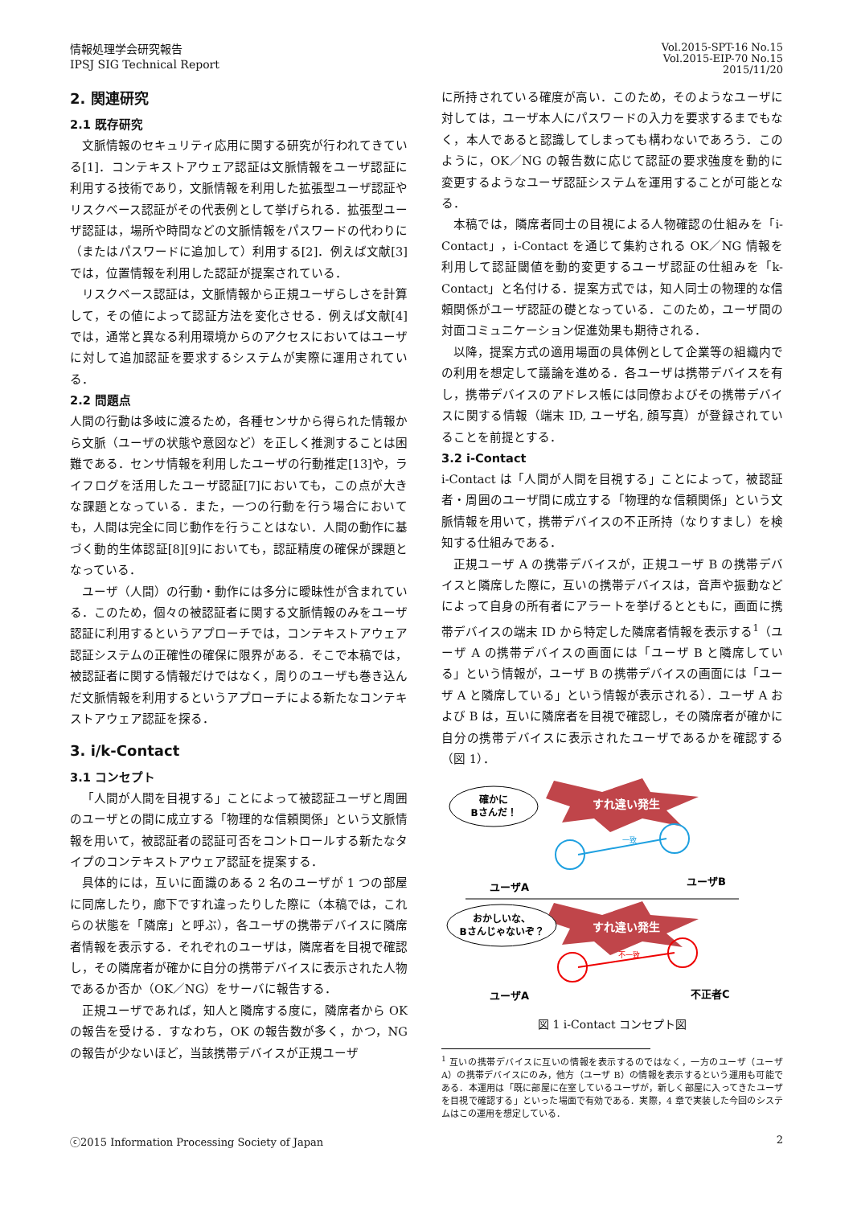情報処理学会研究報告
IPSJ SIG Technical Report
Vol.2015-SPT-16 No.15
Vol.2015-EIP-70 No.15
2015/11/20
2. 関連研究
2.1 既存研究
文脈情報のセキュリティ応用に関する研究が行われてきている[1]．コンテキストアウェア認証は文脈情報をユーザ認証に利用する技術であり，文脈情報を利用した拡張型ユーザ認証やリスクベース認証がその代表例として挙げられる．拡張型ユーザ認証は，場所や時間などの文脈情報をパスワードの代わりに（またはパスワードに追加して）利用する[2]．例えば文献[3]では，位置情報を利用した認証が提案されている．
リスクベース認証は，文脈情報から正規ユーザらしさを計算して，その値によって認証方法を変化させる．例えば文献[4]では，通常と異なる利用環境からのアクセスにおいてはユーザに対して追加認証を要求するシステムが実際に運用されている．
2.2 問題点
人間の行動は多岐に渡るため，各種センサから得られた情報から文脈（ユーザの状態や意図など）を正しく推測することは困難である．センサ情報を利用したユーザの行動推定[13]や，ライフログを活用したユーザ認証[7]においても，この点が大きな課題となっている．また，一つの行動を行う場合においても，人間は完全に同じ動作を行うことはない．人間の動作に基づく動的生体認証[8][9]においても，認証精度の確保が課題となっている．
ユーザ（人間）の行動・動作には多分に曖昧性が含まれている．このため，個々の被認証者に関する文脈情報のみをユーザ認証に利用するというアプローチでは，コンテキストアウェア認証システムの正確性の確保に限界がある．そこで本稿では，被認証者に関する情報だけではなく，周りのユーザも巻き込んだ文脈情報を利用するというアプローチによる新たなコンテキストアウェア認証を探る．
3. i/k-Contact
3.1 コンセプト
「人間が人間を目視する」ことによって被認証ユーザと周囲のユーザとの間に成立する「物理的な信頼関係」という文脈情報を用いて，被認証者の認証可否をコントロールする新たなタイプのコンテキストアウェア認証を提案する．
具体的には，互いに面識のある 2 名のユーザが 1 つの部屋に同席したり，廊下ですれ違ったりした際に（本稿では，これらの状態を「隣席」と呼ぶ），各ユーザの携帯デバイスに隣席者情報を表示する．それぞれのユーザは，隣席者を目視で確認し，その隣席者が確かに自分の携帯デバイスに表示された人物であるか否か（OK／NG）をサーバに報告する．
正規ユーザであれば，知人と隣席する度に，隣席者から OK の報告を受ける．すなわち，OK の報告数が多く，かつ，NG の報告が少ないほど，当該携帯デバイスが正規ユーザ
に所持されている確度が高い．このため，そのようなユーザに対しては，ユーザ本人にパスワードの入力を要求するまでもなく，本人であると認識してしまっても構わないであろう．このように，OK／NG の報告数に応じて認証の要求強度を動的に変更するようなユーザ認証システムを運用することが可能となる．
本稿では，隣席者同士の目視による人物確認の仕組みを「i-Contact」，i-Contact を通じて集約される OK／NG 情報を利用して認証閾値を動的変更するユーザ認証の仕組みを「k-Contact」と名付ける．提案方式では，知人同士の物理的な信頼関係がユーザ認証の礎となっている．このため，ユーザ間の対面コミュニケーション促進効果も期待される．
以降，提案方式の適用場面の具体例として企業等の組織内での利用を想定して議論を進める．各ユーザは携帯デバイスを有し，携帯デバイスのアドレス帳には同僚およびその携帯デバイスに関する情報（端末 ID, ユーザ名, 顔写真）が登録されていることを前提とする．
3.2 i-Contact
i-Contact は「人間が人間を目視する」ことによって，被認証者・周囲のユーザ間に成立する「物理的な信頼関係」という文脈情報を用いて，携帯デバイスの不正所持（なりすまし）を検知する仕組みである．
正規ユーザ A の携帯デバイスが，正規ユーザ B の携帯デバイスと隣席した際に，互いの携帯デバイスは，音声や振動などによって自身の所有者にアラートを挙げるとともに，画面に携帯デバイスの端末 ID から特定した隣席者情報を表示する<sup>1</sup>（ユーザ A の携帯デバイスの画面には「ユーザ B と隣席している」という情報が，ユーザ B の携帯デバイスの画面には「ユーザ A と隣席している」という情報が表示される）．ユーザ A および B は，互いに隣席者を目視で確認し，その隣席者が確かに自分の携帯デバイスに表示されたユーザであるかを確認する（図 1）．
すれ違い発生
確かに
Bさんだ！
一致
ユーザA
ユーザB
すれ違い発生
おかしいな、
Bさんじゃないぞ？
不一致
ユーザA
不正者C
図 1 i-Contact コンセプト図
<sup>1</sup> 互いの携帯デバイスに互いの情報を表示するのではなく，一方のユーザ（ユーザ A）の携帯デバイスにのみ，他方（ユーザ B）の情報を表示するという運用も可能である．本運用は「既に部屋に在室しているユーザが，新しく部屋に入ってきたユーザを目視で確認する」といった場面で有効である．実際，4 章で実装した今回のシステムはこの運用を想定している．
ⓒ2015 Information Processing Society of Japan
2